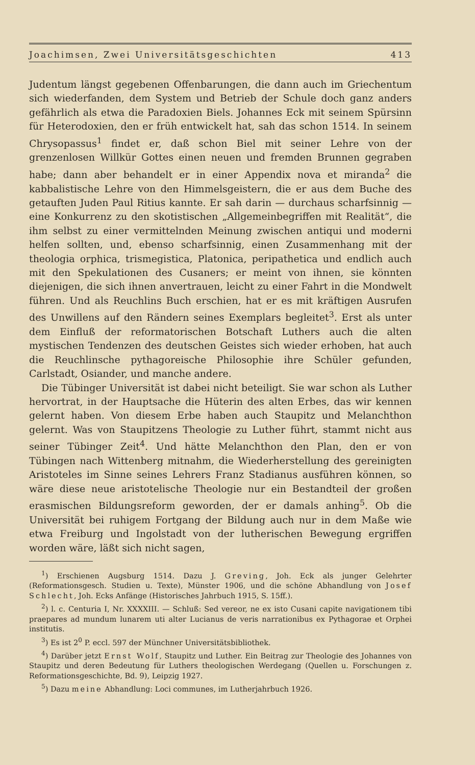Joachimsen, Zwei Universitätsgeschichten 413
Judentum längst gegebenen Offenbarungen, die dann auch im Griechentum sich wiederfanden, dem System und Betrieb der Schule doch ganz anders gefährlich als etwa die Paradoxien Biels. Johannes Eck mit seinem Spürsinn für Heterodoxien, den er früh entwickelt hat, sah das schon 1514. In seinem Chrysopassus<sup>1</sup> findet er, daß schon Biel mit seiner Lehre von der grenzenlosen Willkür Gottes einen neuen und fremden Brunnen gegraben habe; dann aber behandelt er in einer Appendix nova et miranda<sup>2</sup> die kabbalistische Lehre von den Himmelsgeistern, die er aus dem Buche des getauften Juden Paul Ritius kannte. Er sah darin — durchaus scharfsinnig — eine Konkurrenz zu den skotistischen „Allgemeinbegriffen mit Realität“, die ihm selbst zu einer vermittelnden Meinung zwischen antiqui und moderni helfen sollten, und, ebenso scharfsinnig, einen Zusammenhang mit der theologia orphica, trismegistica, Platonica, peripathetica und endlich auch mit den Spekulationen des Cusaners; er meint von ihnen, sie könnten diejenigen, die sich ihnen anvertrauen, leicht zu einer Fahrt in die Mondwelt führen. Und als Reuchlins Buch erschien, hat er es mit kräftigen Ausrufen des Unwillens auf den Rändern seines Exemplars begleitet<sup>3</sup>. Erst als unter dem Einfluß der reformatorischen Botschaft Luthers auch die alten mystischen Tendenzen des deutschen Geistes sich wieder erhoben, hat auch die Reuchlinsche pythagoreische Philosophie ihre Schüler gefunden, Carlstadt, Osiander, und manche andere.
Die Tübinger Universität ist dabei nicht beteiligt. Sie war schon als Luther hervortrat, in der Hauptsache die Hüterin des alten Erbes, das wir kennen gelernt haben. Von diesem Erbe haben auch Staupitz und Melanchthon gelernt. Was von Staupitzens Theologie zu Luther führt, stammt nicht aus seiner Tübinger Zeit<sup>4</sup>. Und hätte Melanchthon den Plan, den er von Tübingen nach Wittenberg mitnahm, die Wiederherstellung des gereinigten Aristoteles im Sinne seines Lehrers Franz Stadianus ausführen können, so wäre diese neue aristotelische Theologie nur ein Bestandteil der großen erasmischen Bildungsreform geworden, der er damals anhing<sup>5</sup>. Ob die Universität bei ruhigem Fortgang der Bildung auch nur in dem Maße wie etwa Freiburg und Ingolstadt von der lutherischen Bewegung ergriffen worden wäre, läßt sich nicht sagen,
<sup>1</sup>) Erschienen Augsburg 1514. Dazu J. Greving, Joh. Eck als junger Gelehrter (Reformationsgesch. Studien u. Texte), Münster 1906, und die schöne Abhandlung von Josef Schlecht, Joh. Ecks Anfänge (Historisches Jahrbuch 1915, S. 15ff.).
<sup>2</sup>) l. c. Centuria I, Nr. XXXXIII. — Schluß: Sed vereor, ne ex isto Cusani capite navigationem tibi praepares ad mundum lunarem uti alter Lucianus de veris narrationibus ex Pythagorae et Orphei institutis.
<sup>3</sup>) Es ist 2<sup>0</sup> P. eccl. 597 der Münchner Universitätsbibliothek.
<sup>4</sup>) Darüber jetzt Ernst Wolf, Staupitz und Luther. Ein Beitrag zur Theologie des Johannes von Staupitz und deren Bedeutung für Luthers theologischen Werdegang (Quellen u. Forschungen z. Reformationsgeschichte, Bd. 9), Leipzig 1927.
<sup>5</sup>) Dazu meine Abhandlung: Loci communes, im Lutherjahrbuch 1926.